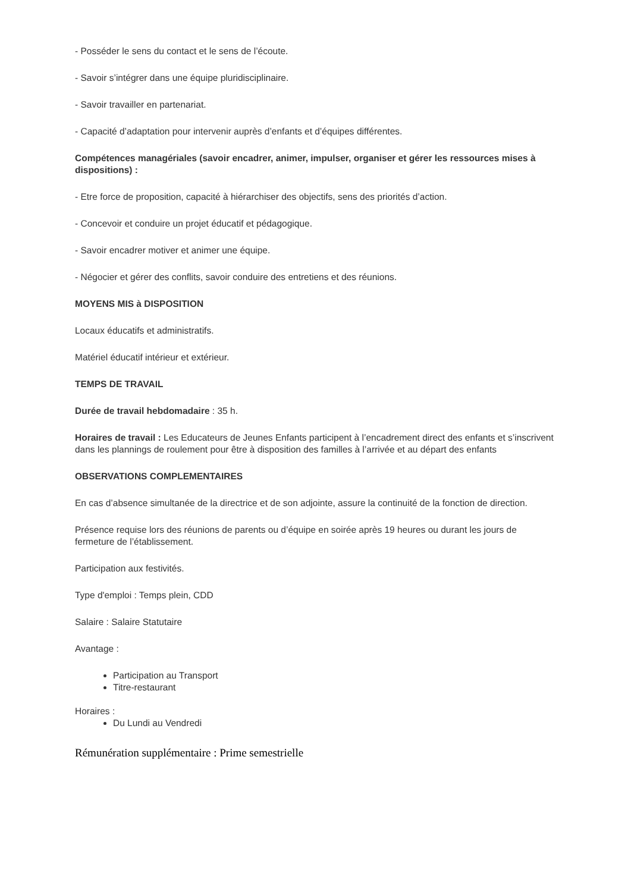- Posséder le sens du contact et le sens de l’écoute.
- Savoir s’intégrer dans une équipe pluridisciplinaire.
- Savoir travailler en partenariat.
- Capacité d’adaptation pour intervenir auprès d’enfants et d’équipes différentes.
Compétences managériales (savoir encadrer, animer, impulser, organiser et gérer les ressources mises à dispositions) :
- Etre force de proposition, capacité à hiérarchiser des objectifs, sens des priorités d’action.
- Concevoir et conduire un projet éducatif et pédagogique.
- Savoir encadrer motiver et animer une équipe.
- Négocier et gérer des conflits, savoir conduire des entretiens et des réunions.
MOYENS MIS à DISPOSITION
Locaux éducatifs et administratifs.
Matériel éducatif intérieur et extérieur.
TEMPS DE TRAVAIL
Durée de travail hebdomadaire : 35 h.
Horaires de travail : Les Educateurs de Jeunes Enfants participent à l’encadrement direct des enfants et s’inscrivent dans les plannings de roulement pour être à disposition des familles à l’arrivée et au départ des enfants
OBSERVATIONS COMPLEMENTAIRES
En cas d’absence simultanée de la directrice et de son adjointe, assure la continuité de la fonction de direction.
Présence requise lors des réunions de parents ou d’équipe en soirée après 19 heures ou durant les jours de fermeture de l’établissement.
Participation aux festivités.
Type d'emploi : Temps plein, CDD
Salaire : Salaire Statutaire
Avantage :
Participation au Transport
Titre-restaurant
Horaires :
Du Lundi au Vendredi
Rémunération supplémentaire : Prime semestrielle